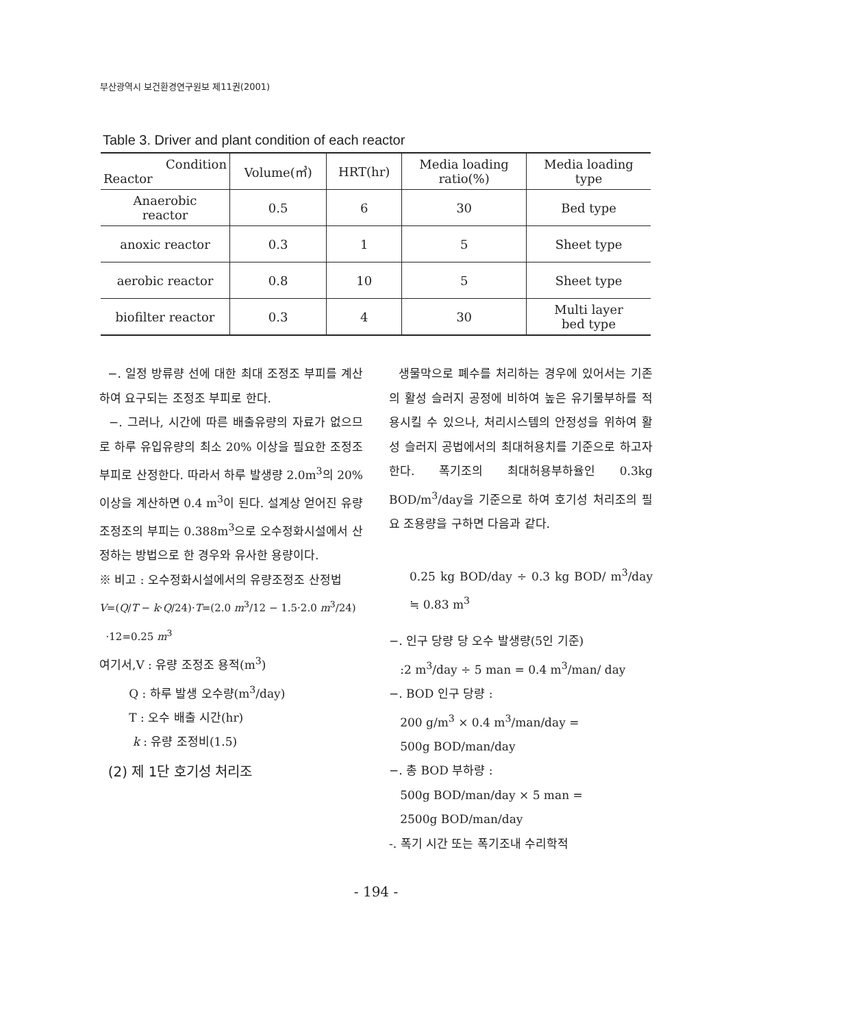부산광역시 보건환경연구원보 제11권(2001)
Table 3. Driver and plant condition of each reactor
| Condition Reactor | Volume(㎥) | HRT(hr) | Media loading ratio(%) | Media loading type |
| --- | --- | --- | --- | --- |
| Anaerobic reactor | 0.5 | 6 | 30 | Bed type |
| anoxic reactor | 0.3 | 1 | 5 | Sheet type |
| aerobic reactor | 0.8 | 10 | 5 | Sheet type |
| biofilter reactor | 0.3 | 4 | 30 | Multi layer bed type |
−. 일정 방류량 선에 대한 최대 조정조 부피를 계산하여 요구되는 조정조 부피로 한다.
−. 그러나, 시간에 따른 배출유량의 자료가 없으므로 하루 유입유량의 최소 20% 이상을 필요한 조정조 부피로 산정한다. 따라서 하루 발생량 2.0m<sup>3</sup>의 20%이상을 계산하면 0.4 m<sup>3</sup>이 된다. 설계상 얻어진 유량조정조의 부피는 0.388m<sup>3</sup>으로 오수정화시설에서 산정하는 방법으로 한 경우와 유사한 용량이다.
※ 비고 : 오수정화시설에서의 유량조정조 산정법
V=(Q/T − k·Q/24)·T=(2.0 m<sup>3</sup>/12 − 1.5·2.0 m<sup>3</sup>/24)
·12=0.25 m<sup>3</sup>
여기서,V : 유량 조정조 용적(m<sup>3</sup>)
Q : 하루 발생 오수량(m<sup>3</sup>/day)
T : 오수 배출 시간(hr)
k : 유량 조정비(1.5)
(2) 제 1단 호기성 처리조
생물막으로 폐수를 처리하는 경우에 있어서는 기존의 활성 슬러지 공정에 비하여 높은 유기물부하를 적용시킬 수 있으나, 처리시스템의 안정성을 위하여 활성 슬러지 공법에서의 최대허용치를 기준으로 하고자 한다. 폭기조의 최대허용부하율인 0.3kg BOD/m<sup>3</sup>/day을 기준으로 하여 호기성 처리조의 필요 조용량을 구하면 다음과 같다.
0.25 kg BOD/day ÷ 0.3 kg BOD/ m<sup>3</sup>/day ≒ 0.83 m<sup>3</sup>
−. 인구 당량 당 오수 발생량(5인 기준)
:2 m<sup>3</sup>/day ÷ 5 man = 0.4 m<sup>3</sup>/man/ day
−. BOD 인구 당량 :
200 g/m<sup>3</sup> × 0.4 m<sup>3</sup>/man/day =
500g BOD/man/day
−. 총 BOD 부하량 :
500g BOD/man/day × 5 man =
2500g BOD/man/day
-. 폭기 시간 또는 폭기조내 수리학적
- 194 -